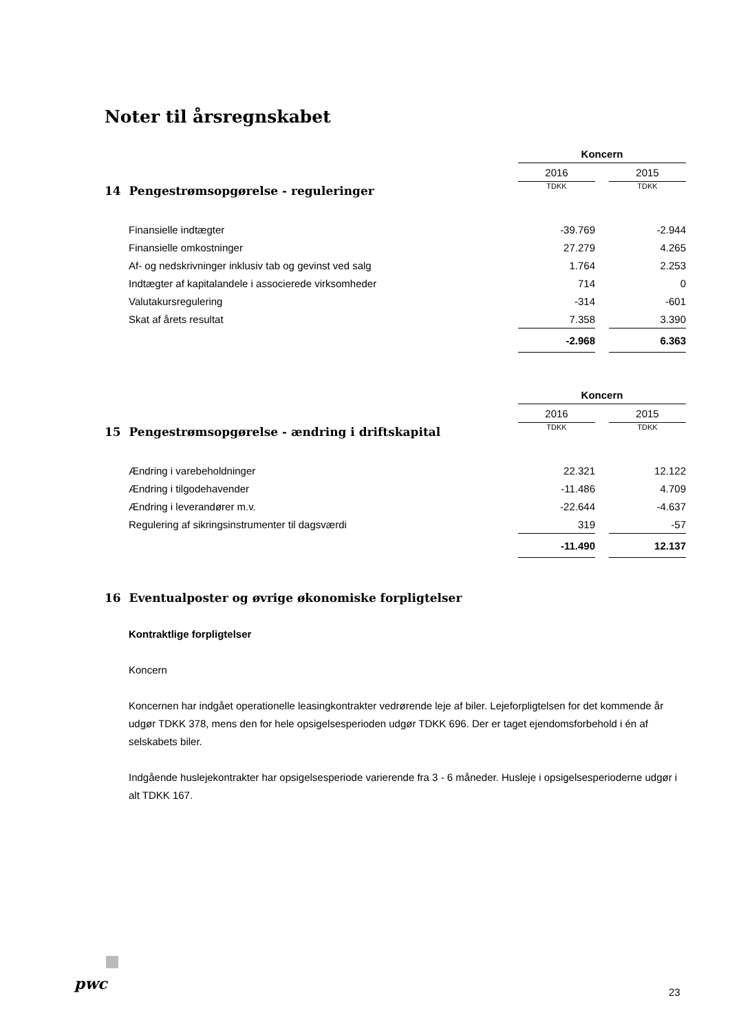Noter til årsregnskabet
| | Koncern | | |
| | 2016 | | 2015 |
| 14 Pengestrømsopgørelse - reguleringer | TDKK | | TDKK |
| Finansielle indtægter | -39.769 | | -2.944 |
| Finansielle omkostninger | 27.279 | | 4.265 |
| Af- og nedskrivninger inklusiv tab og gevinst ved salg | 1.764 | | 2.253 |
| Indtægter af kapitalandele i associerede virksomheder | 714 | | 0 |
| Valutakursregulering | -314 | | -601 |
| Skat af årets resultat | 7.358 | | 3.390 |
| | -2.968 | | 6.363 |
| | Koncern | | |
| | 2016 | | 2015 |
| 15 Pengestrømsopgørelse - ændring i driftskapital | TDKK | | TDKK |
| Ændring i varebeholdninger | 22.321 | | 12.122 |
| Ændring i tilgodehavender | -11.486 | | 4.709 |
| Ændring i leverandører m.v. | -22.644 | | -4.637 |
| Regulering af sikringsinstrumenter til dagsværdi | 319 | | -57 |
| | -11.490 | | 12.137 |
16 Eventualposter og øvrige økonomiske forpligtelser
Kontraktlige forpligtelser
Koncern
Koncernen har indgået operationelle leasingkontrakter vedrørende leje af biler. Lejeforpligtelsen for det kommende år udgør TDKK 378, mens den for hele opsigelsesperioden udgør TDKK 696. Der er taget ejendomsforbehold i én af selskabets biler.
Indgående huslejekontrakter har opsigelsesperiode varierende fra 3 - 6 måneder. Husleje i opsigelsesperioderne udgør i alt TDKK 167.
pwc 23